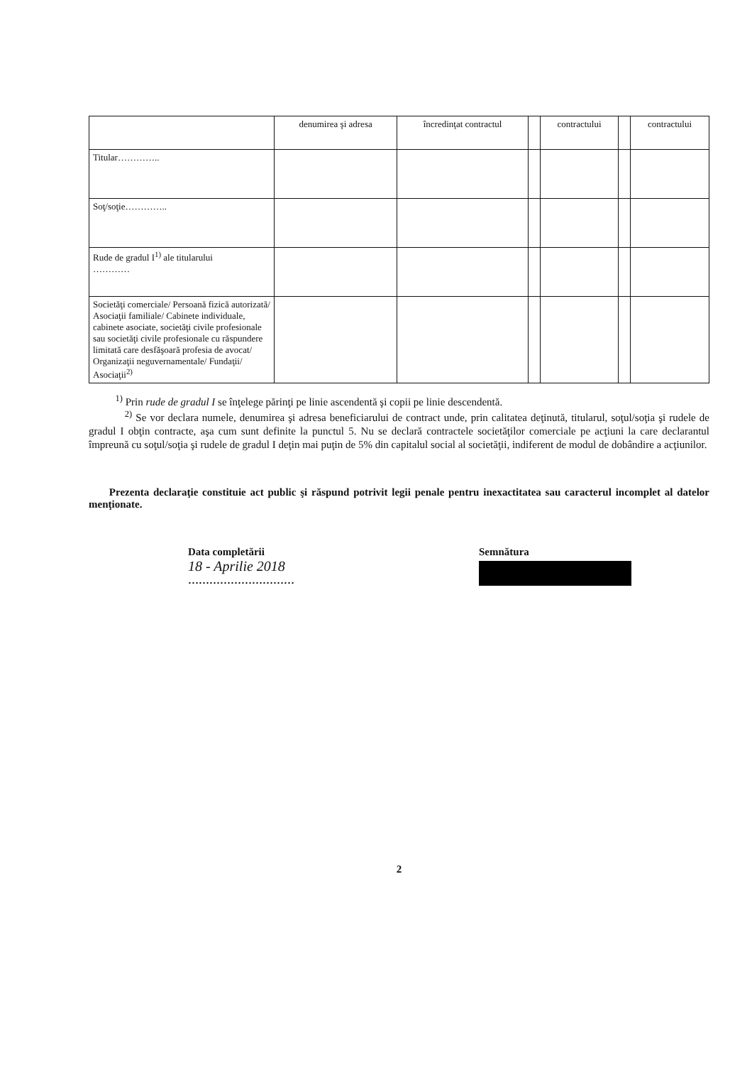| | denumirea şi adresa | încredinţat contractul | | contractului | | contractului |
| --- | --- | --- | --- | --- | --- | --- |
| Titular………….. | | | | | | |
| Soţ/soţie………….. | | | | | | |
| Rude de gradul I<sup>1)</sup> ale titularului ………… | | | | | | |
| Societăţi comerciale/ Persoană fizică autorizată/ Asociaţii familiale/ Cabinete individuale, cabinete asociate, societăţi civile profesionale sau societăţi civile profesionale cu răspundere limitată care desfăşoară profesia de avocat/ Organizaţii neguvernamentale/ Fundaţii/ Asociaţii<sup>2)</sup> | | | | | | |
<sup>1)</sup> Prin rude de gradul I se înţelege părinţi pe linie ascendentă şi copii pe linie descendentă.
<sup>2)</sup> Se vor declara numele, denumirea şi adresa beneficiarului de contract unde, prin calitatea deţinută, titularul, soţul/soţia şi rudele de gradul I obţin contracte, aşa cum sunt definite la punctul 5. Nu se declară contractele societăţilor comerciale pe acţiuni la care declarantul împreună cu soţul/soţia şi rudele de gradul I deţin mai puţin de 5% din capitalul social al societăţii, indiferent de modul de dobândire a acţiunilor.
Prezenta declaraţie constituie act public şi răspund potrivit legii penale pentru inexactitatea sau caracterul incomplet al datelor menţionate.
Data completării
18 - Aprilie 2018
…………………………
Semnătura
2